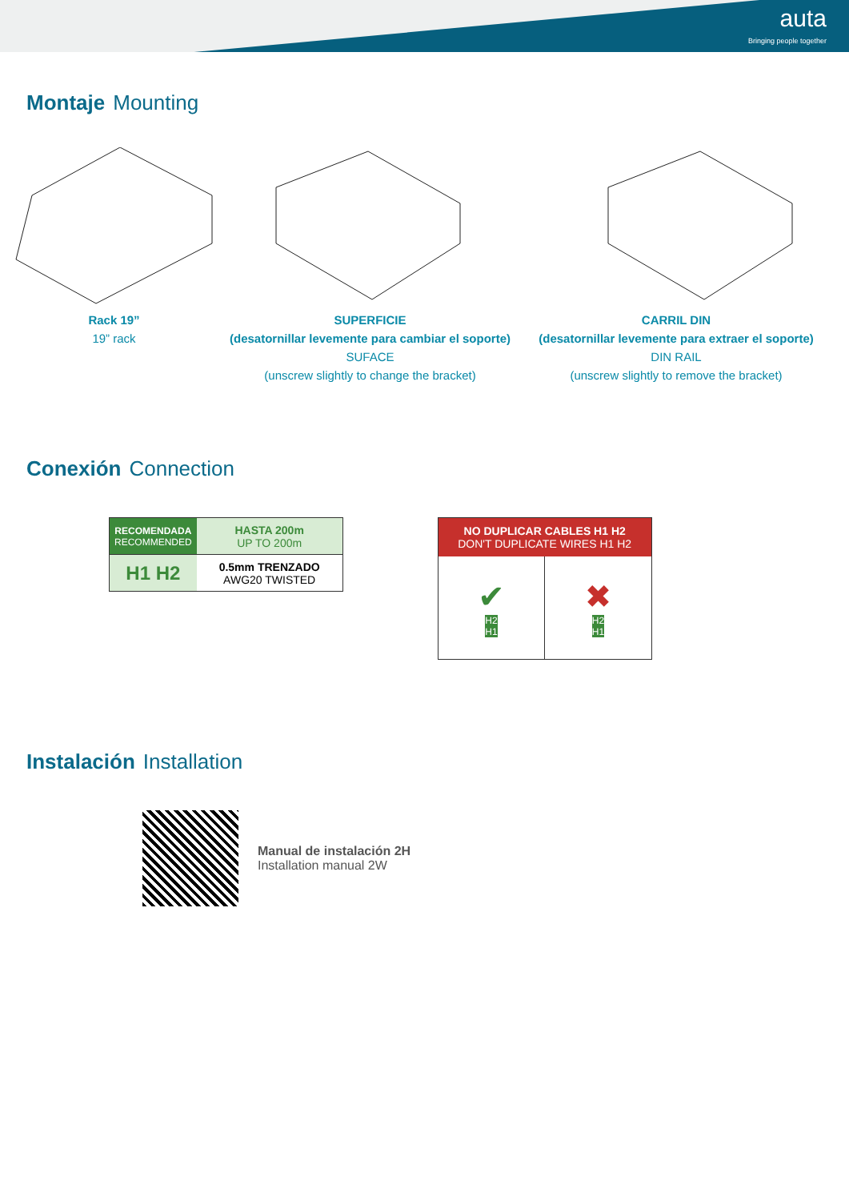auta
Bringing people together
Montaje Mounting
Rack 19”
19” rack
SUPERFICIE
(desatornillar levemente para cambiar el soporte)
SUFACE
(unscrew slightly to change the bracket)
CARRIL DIN
(desatornillar levemente para extraer el soporte)
DIN RAIL
(unscrew slightly to remove the bracket)
Conexión Connection
| RECOMENDADA RECOMMENDED | HASTA 200m UP TO 200m |
| H1 H2 | 0.5mm TRENZADO AWG20 TWISTED |
| NO DUPLICAR CABLES H1 H2 DON'T DUPLICATE WIRES H1 H2 | |
| --- | --- |
| ✔ H2 H1 | ✖ H2 H1 |
Instalación Installation
Manual de instalación 2H
Installation manual 2W